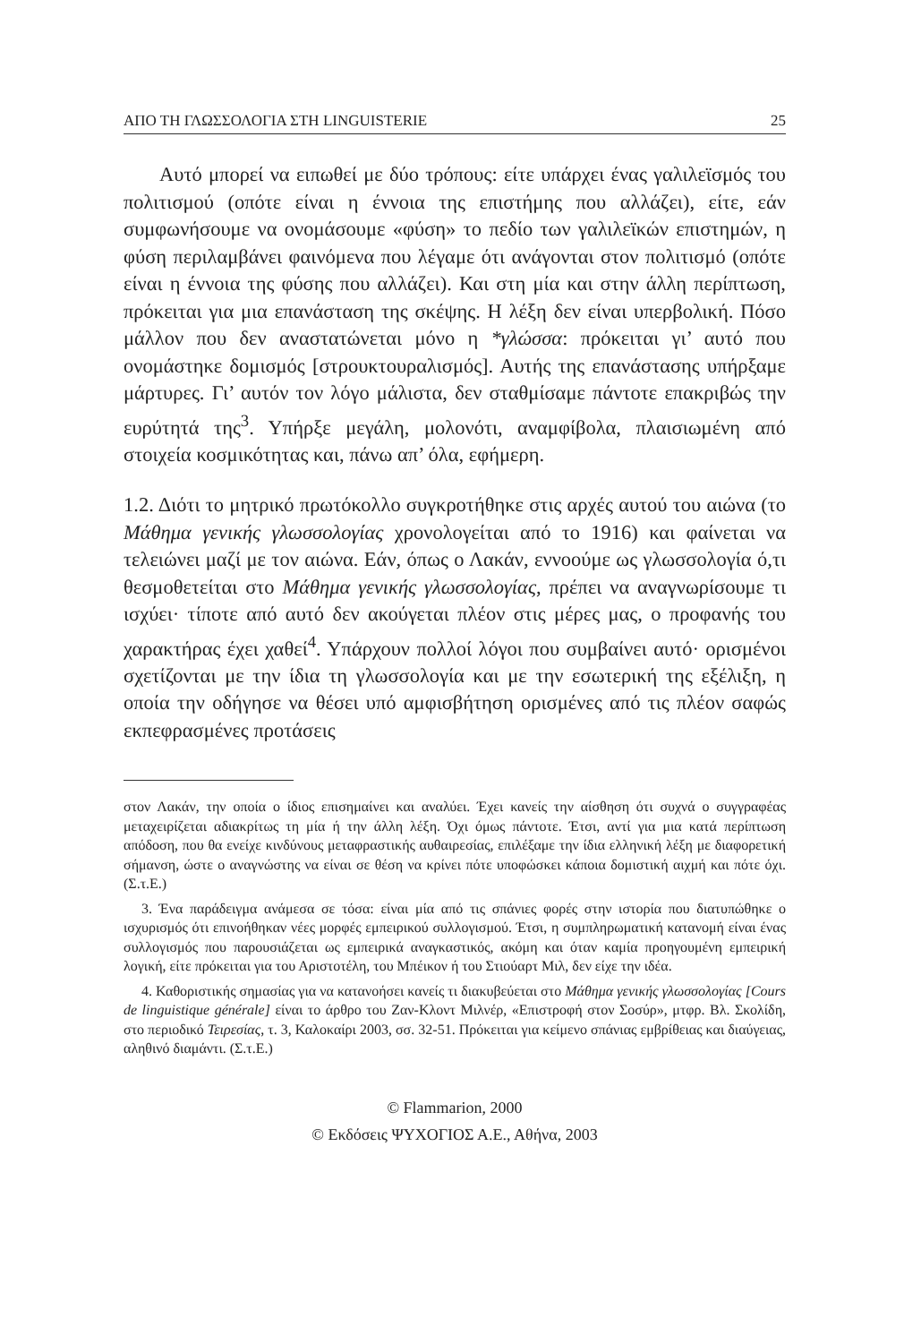ΑΠΟ ΤΗ ΓΛΩΣΣΟΛΟΓΙΑ ΣΤΗ LINGUISTERIE 25
Αυτό μπορεί να ειπωθεί με δύο τρόπους: είτε υπάρχει ένας γαλιλεϊσμός του πολιτισμού (οπότε είναι η έννοια της επιστήμης που αλλάζει), είτε, εάν συμφωνήσουμε να ονομάσουμε «φύση» το πεδίο των γαλιλεϊκών επιστημών, η φύση περιλαμβάνει φαινόμενα που λέγαμε ότι ανάγονται στον πολιτισμό (οπότε είναι η έννοια της φύσης που αλλάζει). Και στη μία και στην άλλη περίπτωση, πρόκειται για μια επανάσταση της σκέψης. Η λέξη δεν είναι υπερβολική. Πόσο μάλλον που δεν αναστατώνεται μόνο η *γλώσσα: πρόκειται γι’ αυτό που ονομάστηκε δομισμός [στρουκτουραλισμός]. Αυτής της επανάστασης υπήρξαμε μάρτυρες. Γι’ αυτόν τον λόγο μάλιστα, δεν σταθμίσαμε πάντοτε επακριβώς την ευρύτητά της<sup>3</sup>. Υπήρξε μεγάλη, μολονότι, αναμφίβολα, πλαισιωμένη από στοιχεία κοσμικότητας και, πάνω απ’ όλα, εφήμερη.
1.2. Διότι το μητρικό πρωτόκολλο συγκροτήθηκε στις αρχές αυτού του αιώνα (το Μάθημα γενικής γλωσσολογίας χρονολογείται από το 1916) και φαίνεται να τελειώνει μαζί με τον αιώνα. Εάν, όπως ο Λακάν, εννοούμε ως γλωσσολογία ό,τι θεσμοθετείται στο Μάθημα γενικής γλωσσολογίας, πρέπει να αναγνωρίσουμε τι ισχύει· τίποτε από αυτό δεν ακούγεται πλέον στις μέρες μας, ο προφανής του χαρακτήρας έχει χαθεί<sup>4</sup>. Υπάρχουν πολλοί λόγοι που συμβαίνει αυτό· ορισμένοι σχετίζονται με την ίδια τη γλωσσολογία και με την εσωτερική της εξέλιξη, η οποία την οδήγησε να θέσει υπό αμφισβήτηση ορισμένες από τις πλέον σαφώς εκπεφρασμένες προτάσεις
στον Λακάν, την οποία ο ίδιος επισημαίνει και αναλύει. Έχει κανείς την αίσθηση ότι συχνά ο συγγραφέας μεταχειρίζεται αδιακρίτως τη μία ή την άλλη λέξη. Όχι όμως πάντοτε. Έτσι, αντί για μια κατά περίπτωση απόδοση, που θα ενείχε κινδύνους μεταφραστικής αυθαιρεσίας, επιλέξαμε την ίδια ελληνική λέξη με διαφορετική σήμανση, ώστε ο αναγνώστης να είναι σε θέση να κρίνει πότε υποφώσκει κάποια δομιστική αιχμή και πότε όχι. (Σ.τ.Ε.)
3. Ένα παράδειγμα ανάμεσα σε τόσα: είναι μία από τις σπάνιες φορές στην ιστορία που διατυπώθηκε ο ισχυρισμός ότι επινοήθηκαν νέες μορφές εμπειρικού συλλογισμού. Έτσι, η συμπληρωματική κατανομή είναι ένας συλλογισμός που παρουσιάζεται ως εμπειρικά αναγκαστικός, ακόμη και όταν καμία προηγουμένη εμπειρική λογική, είτε πρόκειται για του Αριστοτέλη, του Μπέικον ή του Στιούαρτ Μιλ, δεν είχε την ιδέα.
4. Καθοριστικής σημασίας για να κατανοήσει κανείς τι διακυβεύεται στο Μάθημα γενικής γλωσσολογίας [Cours de linguistique générale] είναι το άρθρο του Ζαν-Κλοντ Μιλνέρ, «Επιστροφή στον Σοσύρ», μτφρ. Βλ. Σκολίδη, στο περιοδικό Τειρεσίας, τ. 3, Καλοκαίρι 2003, σσ. 32-51. Πρόκειται για κείμενο σπάνιας εμβρίθειας και διαύγειας, αληθινό διαμάντι. (Σ.τ.Ε.)
© Flammarion, 2000
© Εκδόσεις ΨΥΧΟΓΙΟΣ Α.Ε., Αθήνα, 2003